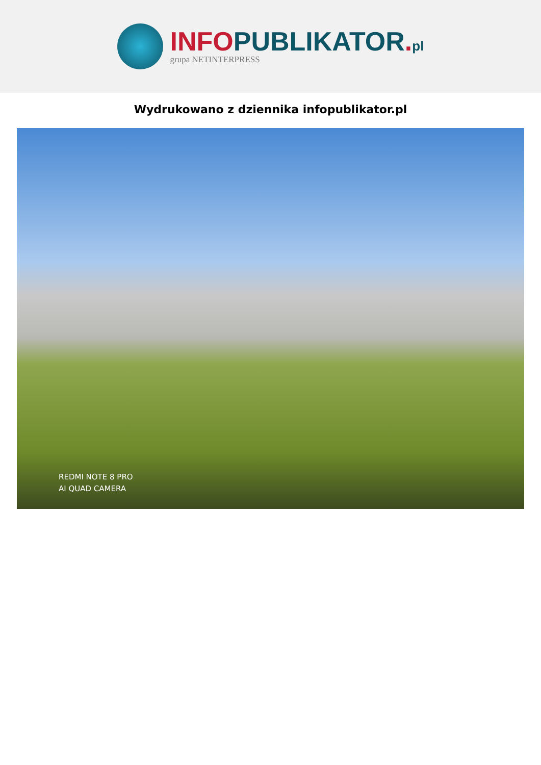INFO PUBLIKATOR. pl
grupa NETINTERPRESS
Wydrukowano z dziennika infopublikator.pl
REDMI NOTE 8 PRO
AI QUAD CAMERA